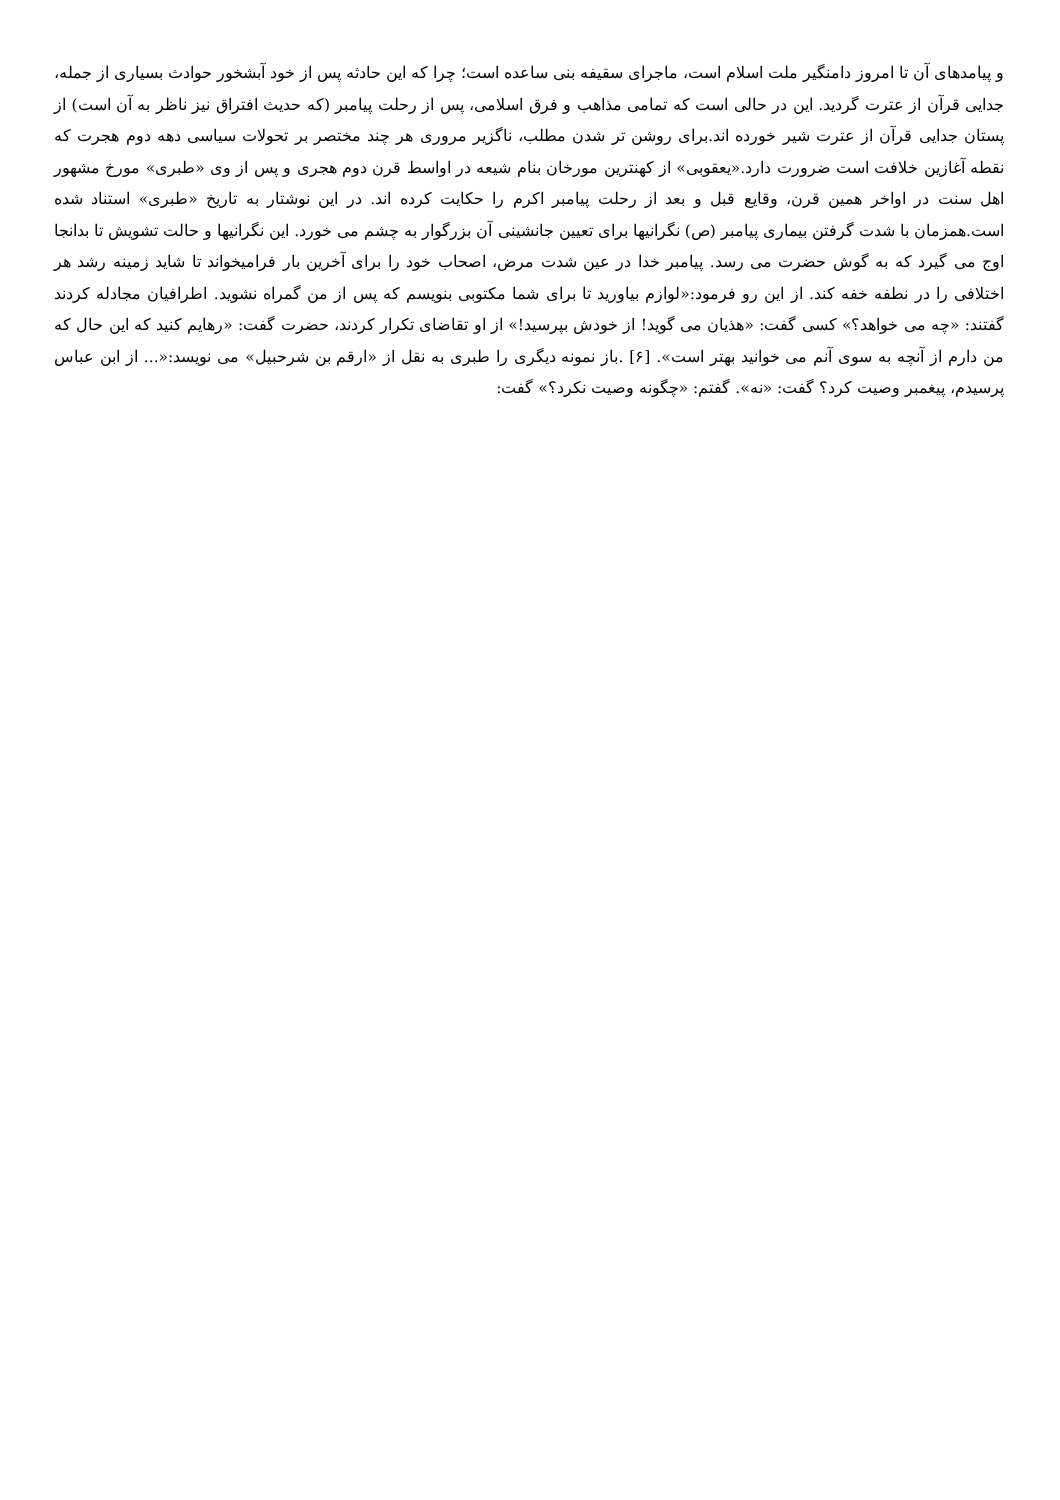و پیامدهای آن تا امروز دامنگیر ملت اسلام است، ماجرای سقیفه بنی ساعده است؛ چرا که این حادثه پس از خود آبشخور حوادث بسیاری از جمله، جدایی قرآن از عترت گردید. این در حالی است که تمامی مذاهب و فرق اسلامی، پس از رحلت پیامبر (که حدیث افتراق نیز ناظر به آن است) از پستان جدایی قرآن از عترت شیر خورده اند.برای روشن تر شدن مطلب، ناگزیر مروری هر چند مختصر بر تحولات سیاسی دهه دوم هجرت که نقطه آغازین خلافت است ضرورت دارد.«یعقوبی» از کهنترین مورخان بنام شیعه در اواسط قرن دوم هجری و پس از وی «طبری» مورخ مشهور اهل سنت در اواخر همین قرن، وقایع قبل و بعد از رحلت پیامبر اکرم را حکایت کرده اند. در این نوشتار به تاریخ «طبری» استناد شده است.همزمان با شدت گرفتن بیماری پیامبر (ص) نگرانیها برای تعیین جانشینی آن بزرگوار به چشم می خورد. این نگرانیها و حالت تشویش تا بدانجا اوج می گیرد که به گوش حضرت می رسد. پیامبر خدا در عین شدت مرض، اصحاب خود را برای آخرین بار فرامیخواند تا شاید زمینه رشد هر اختلافی را در نطفه خفه کند. از این رو فرمود:«لوازم بیاورید تا برای شما مکتوبی بنویسم که پس از من گمراه نشوید. اطرافیان مجادله کردند گفتند: «چه می خواهد؟» کسی گفت: «هذیان می گوید! از خودش بپرسید!» از او تقاضای تکرار کردند، حضرت گفت: «رهایم کنید که این حال که من دارم از آنچه به سوی آنم می خوانید بهتر است». [۶] .باز نمونه دیگری را طبری به نقل از «ارقم بن شرحبیل» می نویسد:«... از ابن عباس پرسیدم، پیغمبر وصیت کرد؟ گفت: «نه». گفتم: «چگونه وصیت نکرد؟» گفت: